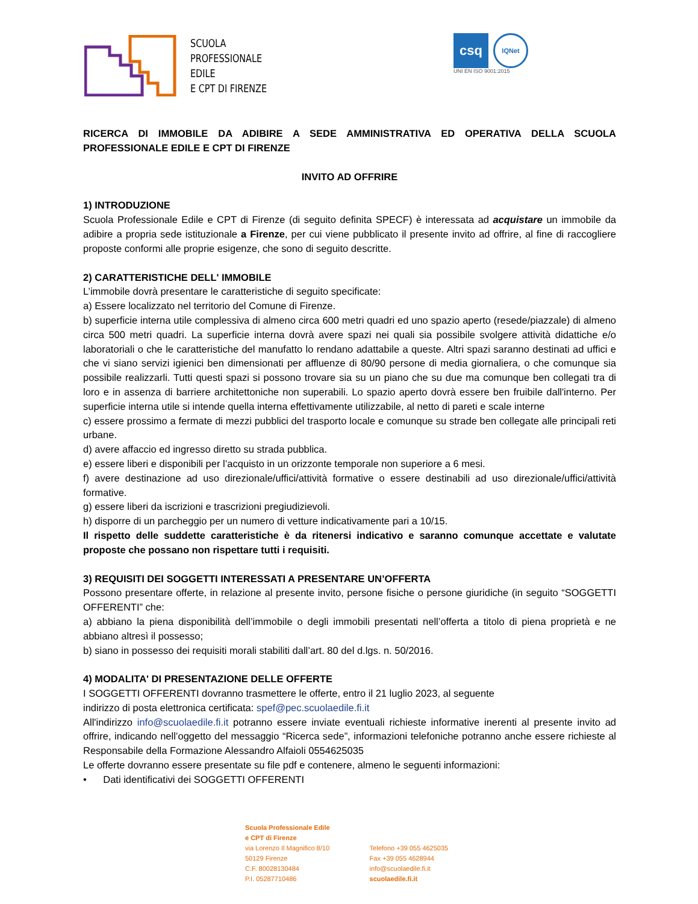SCUOLA
PROFESSIONALE
EDILE
E CPT DI FIRENZE
csq
IQNet
UNI EN ISO 9001:2015
RICERCA DI IMMOBILE DA ADIBIRE A SEDE AMMINISTRATIVA ED OPERATIVA DELLA SCUOLA PROFESSIONALE EDILE E CPT DI FIRENZE
INVITO AD OFFRIRE
1) INTRODUZIONE
Scuola Professionale Edile e CPT di Firenze (di seguito definita SPECF) è interessata ad acquistare un immobile da adibire a propria sede istituzionale a Firenze, per cui viene pubblicato il presente invito ad offrire, al fine di raccogliere proposte conformi alle proprie esigenze, che sono di seguito descritte.
2) CARATTERISTICHE DELL' IMMOBILE
L’immobile dovrà presentare le caratteristiche di seguito specificate:
a) Essere localizzato nel territorio del Comune di Firenze.
b) superficie interna utile complessiva di almeno circa 600 metri quadri ed uno spazio aperto (resede/piazzale) di almeno circa 500 metri quadri. La superficie interna dovrà avere spazi nei quali sia possibile svolgere attività didattiche e/o laboratoriali o che le caratteristiche del manufatto lo rendano adattabile a queste. Altri spazi saranno destinati ad uffici e che vi siano servizi igienici ben dimensionati per affluenze di 80/90 persone di media giornaliera, o che comunque sia possibile realizzarli. Tutti questi spazi si possono trovare sia su un piano che su due ma comunque ben collegati tra di loro e in assenza di barriere architettoniche non superabili. Lo spazio aperto dovrà essere ben fruibile dall'interno. Per superficie interna utile si intende quella interna effettivamente utilizzabile, al netto di pareti e scale interne
c) essere prossimo a fermate di mezzi pubblici del trasporto locale e comunque su strade ben collegate alle principali reti urbane.
d) avere affaccio ed ingresso diretto su strada pubblica.
e) essere liberi e disponibili per l’acquisto in un orizzonte temporale non superiore a 6 mesi.
f) avere destinazione ad uso direzionale/uffici/attività formative o essere destinabili ad uso direzionale/uffici/attività formative.
g) essere liberi da iscrizioni e trascrizioni pregiudizievoli.
h) disporre di un parcheggio per un numero di vetture indicativamente pari a 10/15.
Il rispetto delle suddette caratteristiche è da ritenersi indicativo e saranno comunque accettate e valutate proposte che possano non rispettare tutti i requisiti.
3) REQUISITI DEI SOGGETTI INTERESSATI A PRESENTARE UN’OFFERTA
Possono presentare offerte, in relazione al presente invito, persone fisiche o persone giuridiche (in seguito “SOGGETTI OFFERENTI” che:
a) abbiano la piena disponibilità dell’immobile o degli immobili presentati nell’offerta a titolo di piena proprietà e ne abbiano altresì il possesso;
b) siano in possesso dei requisiti morali stabiliti dall’art. 80 del d.lgs. n. 50/2016.
4) MODALITA' DI PRESENTAZIONE DELLE OFFERTE
I SOGGETTI OFFERENTI dovranno trasmettere le offerte, entro il 21 luglio 2023, al seguente
indirizzo di posta elettronica certificata: spef@pec.scuolaedile.fi.it
All'indirizzo info@scuolaedile.fi.it potranno essere inviate eventuali richieste informative inerenti al presente invito ad offrire, indicando nell’oggetto del messaggio “Ricerca sede”, informazioni telefoniche potranno anche essere richieste al Responsabile della Formazione Alessandro Alfaioli 0554625035
Le offerte dovranno essere presentate su file pdf e contenere, almeno le seguenti informazioni:
• Dati identificativi dei SOGGETTI OFFERENTI
Scuola Professionale Edile
e CPT di Firenze
via Lorenzo Il Magnifico 8/10
50129 Firenze
C.F. 80028130484
P.I. 05287710486
Telefono +39 055 4625035
Fax +39 055 4628944
info@scuolaedile.fi.it
scuolaedile.fi.it